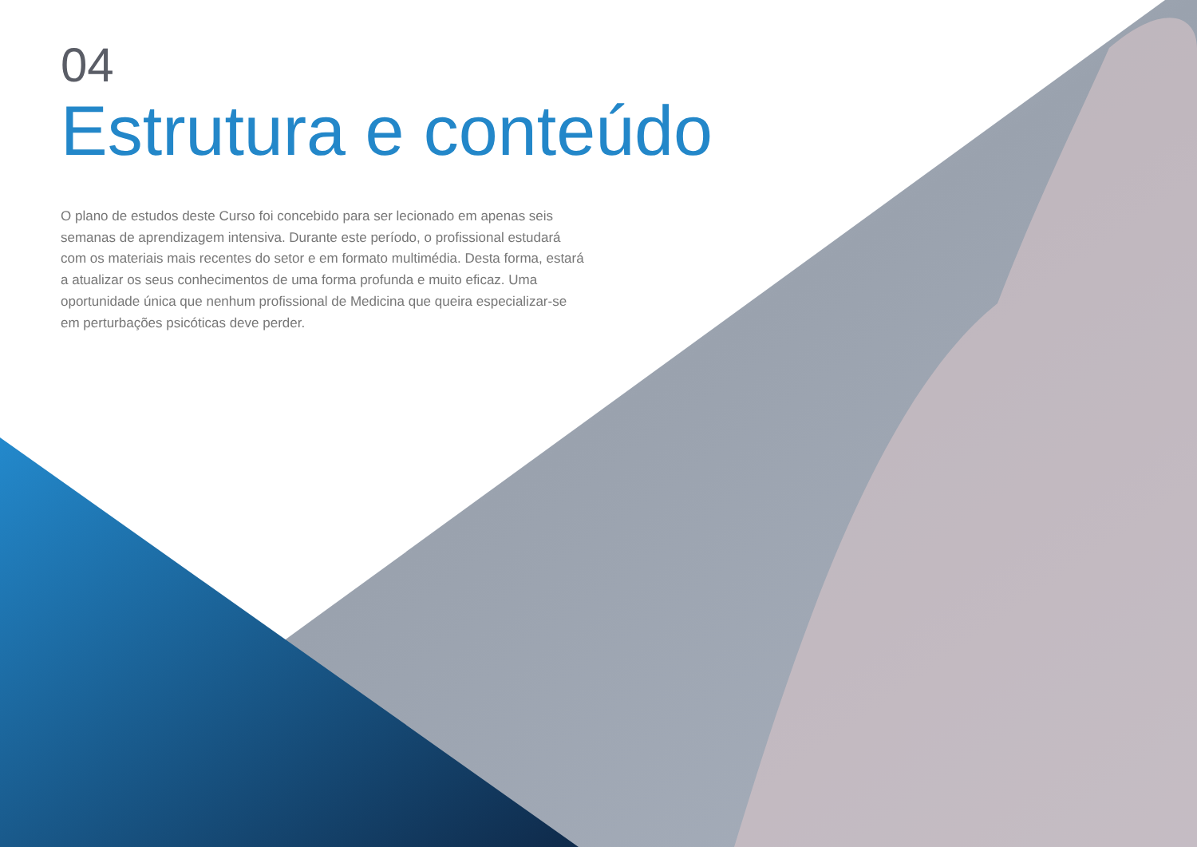04
Estrutura e conteúdo
O plano de estudos deste Curso foi concebido para ser lecionado em apenas seis semanas de aprendizagem intensiva. Durante este período, o profissional estudará com os materiais mais recentes do setor e em formato multimédia. Desta forma, estará a atualizar os seus conhecimentos de uma forma profunda e muito eficaz. Uma oportunidade única que nenhum profissional de Medicina que queira especializar-se em perturbações psicóticas deve perder.